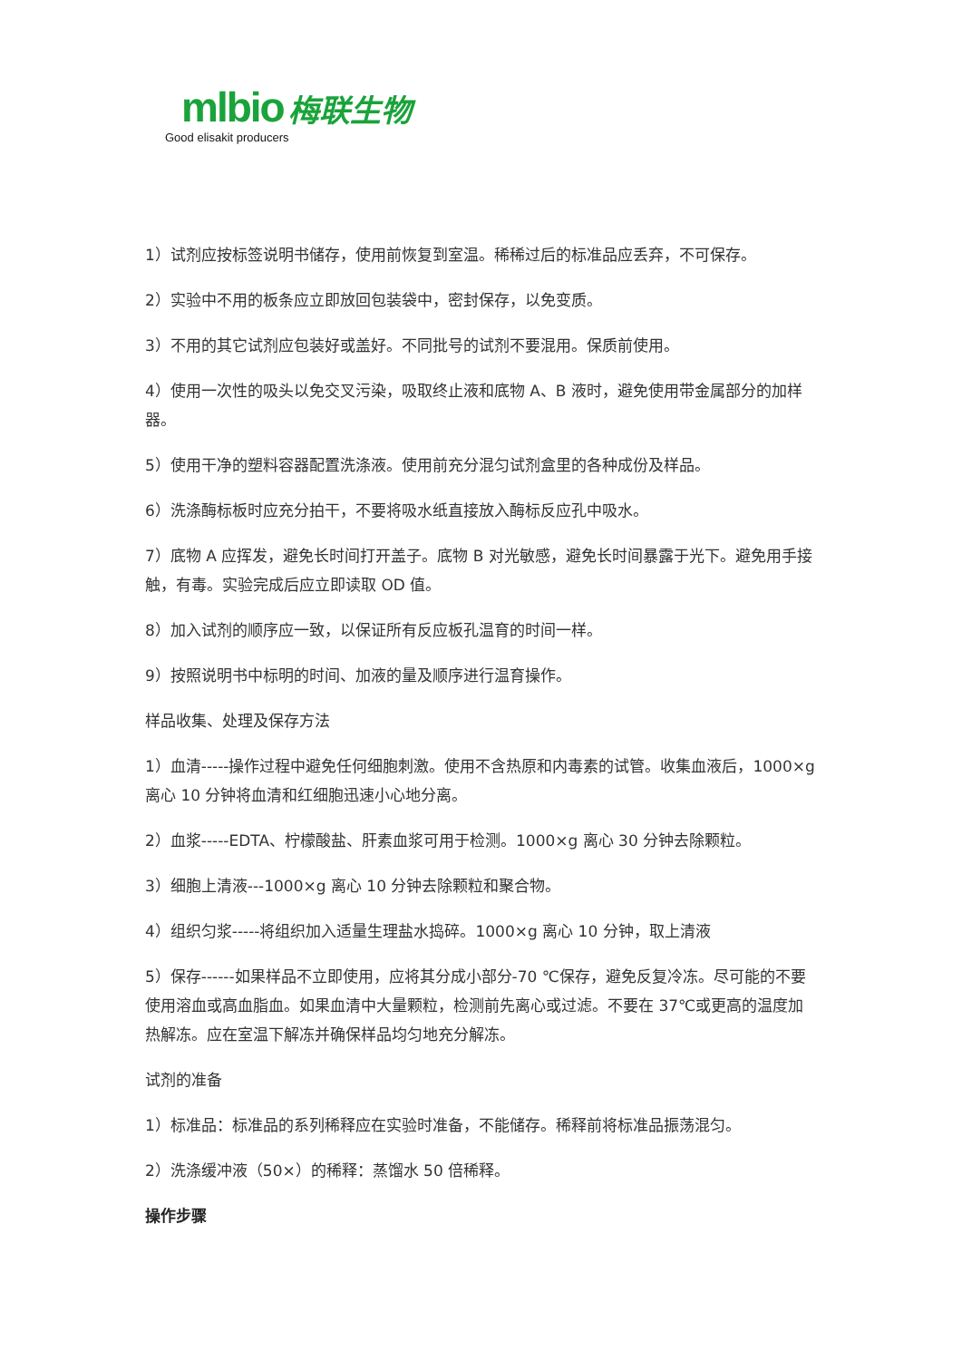mlbio 梅联生物
Good elisakit producers
1）试剂应按标签说明书储存，使用前恢复到室温。稀稀过后的标准品应丢弃，不可保存。
2）实验中不用的板条应立即放回包装袋中，密封保存，以免变质。
3）不用的其它试剂应包装好或盖好。不同批号的试剂不要混用。保质前使用。
4）使用一次性的吸头以免交叉污染，吸取终止液和底物 A、B 液时，避免使用带金属部分的加样器。
5）使用干净的塑料容器配置洗涤液。使用前充分混匀试剂盒里的各种成份及样品。
6）洗涤酶标板时应充分拍干，不要将吸水纸直接放入酶标反应孔中吸水。
7）底物 A 应挥发，避免长时间打开盖子。底物 B 对光敏感，避免长时间暴露于光下。避免用手接触，有毒。实验完成后应立即读取 OD 值。
8）加入试剂的顺序应一致，以保证所有反应板孔温育的时间一样。
9）按照说明书中标明的时间、加液的量及顺序进行温育操作。
样品收集、处理及保存方法
1）血清-----操作过程中避免任何细胞刺激。使用不含热原和内毒素的试管。收集血液后，1000×g 离心 10 分钟将血清和红细胞迅速小心地分离。
2）血浆-----EDTA、柠檬酸盐、肝素血浆可用于检测。1000×g 离心 30 分钟去除颗粒。
3）细胞上清液---1000×g 离心 10 分钟去除颗粒和聚合物。
4）组织匀浆-----将组织加入适量生理盐水捣碎。1000×g 离心 10 分钟，取上清液
5）保存------如果样品不立即使用，应将其分成小部分-70 ℃保存，避免反复冷冻。尽可能的不要使用溶血或高血脂血。如果血清中大量颗粒，检测前先离心或过滤。不要在 37℃或更高的温度加热解冻。应在室温下解冻并确保样品均匀地充分解冻。
试剂的准备
1）标准品：标准品的系列稀释应在实验时准备，不能储存。稀释前将标准品振荡混匀。
2）洗涤缓冲液（50×）的稀释：蒸馏水 50 倍稀释。
操作步骤